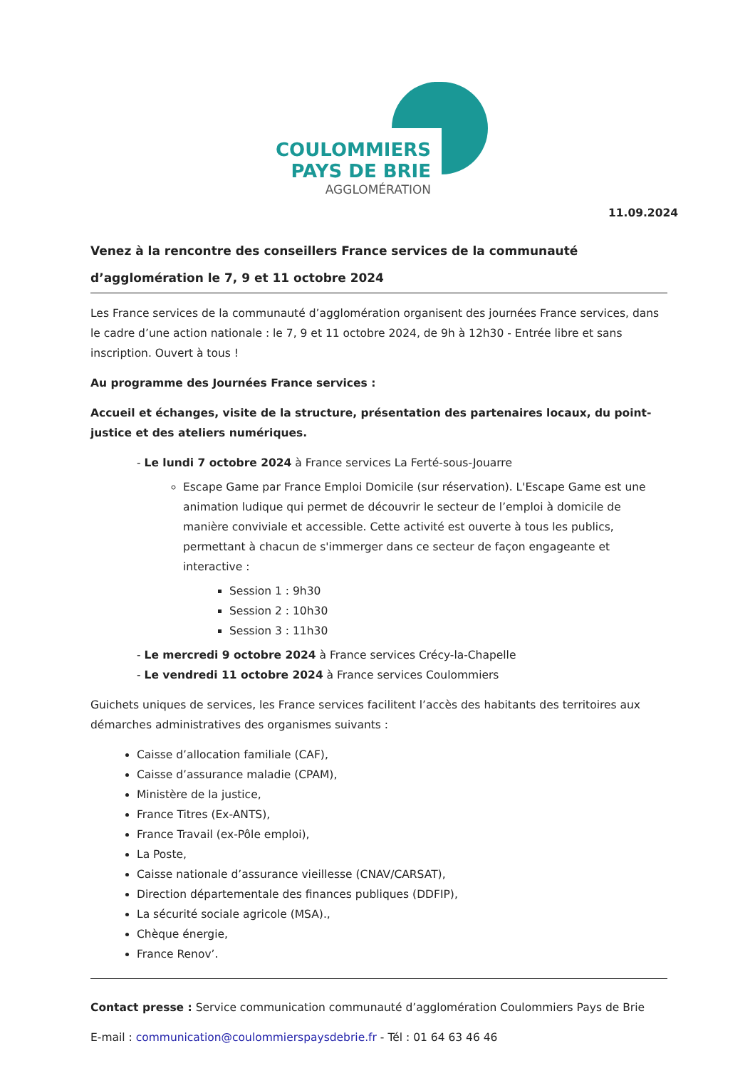COULOMMIERS
PAYS DE BRIE
AGGLOMÉRATION
11.09.2024
Venez à la rencontre des conseillers France services de la communauté d’agglomération le 7, 9 et 11 octobre 2024
Les France services de la communauté d’agglomération organisent des journées France services, dans le cadre d’une action nationale : le 7, 9 et 11 octobre 2024, de 9h à 12h30 - Entrée libre et sans inscription. Ouvert à tous !
Au programme des Journées France services :
Accueil et échanges, visite de la structure, présentation des partenaires locaux, du point-justice et des ateliers numériques.
- Le lundi 7 octobre 2024 à France services La Ferté-sous-Jouarre
Escape Game par France Emploi Domicile (sur réservation). L'Escape Game est une animation ludique qui permet de découvrir le secteur de l’emploi à domicile de manière conviviale et accessible. Cette activité est ouverte à tous les publics, permettant à chacun de s'immerger dans ce secteur de façon engageante et interactive :
Session 1 : 9h30
Session 2 : 10h30
Session 3 : 11h30
- Le mercredi 9 octobre 2024 à France services Crécy-la-Chapelle
- Le vendredi 11 octobre 2024 à France services Coulommiers
Guichets uniques de services, les France services facilitent l’accès des habitants des territoires aux démarches administratives des organismes suivants :
Caisse d’allocation familiale (CAF),
Caisse d’assurance maladie (CPAM),
Ministère de la justice,
France Titres (Ex-ANTS),
France Travail (ex-Pôle emploi),
La Poste,
Caisse nationale d’assurance vieillesse (CNAV/CARSAT),
Direction départementale des finances publiques (DDFIP),
La sécurité sociale agricole (MSA).,
Chèque énergie,
France Renov’.
Contact presse : Service communication communauté d’agglomération Coulommiers Pays de Brie
E-mail : communication@coulommierspaysdebrie.fr - Tél : 01 64 63 46 46